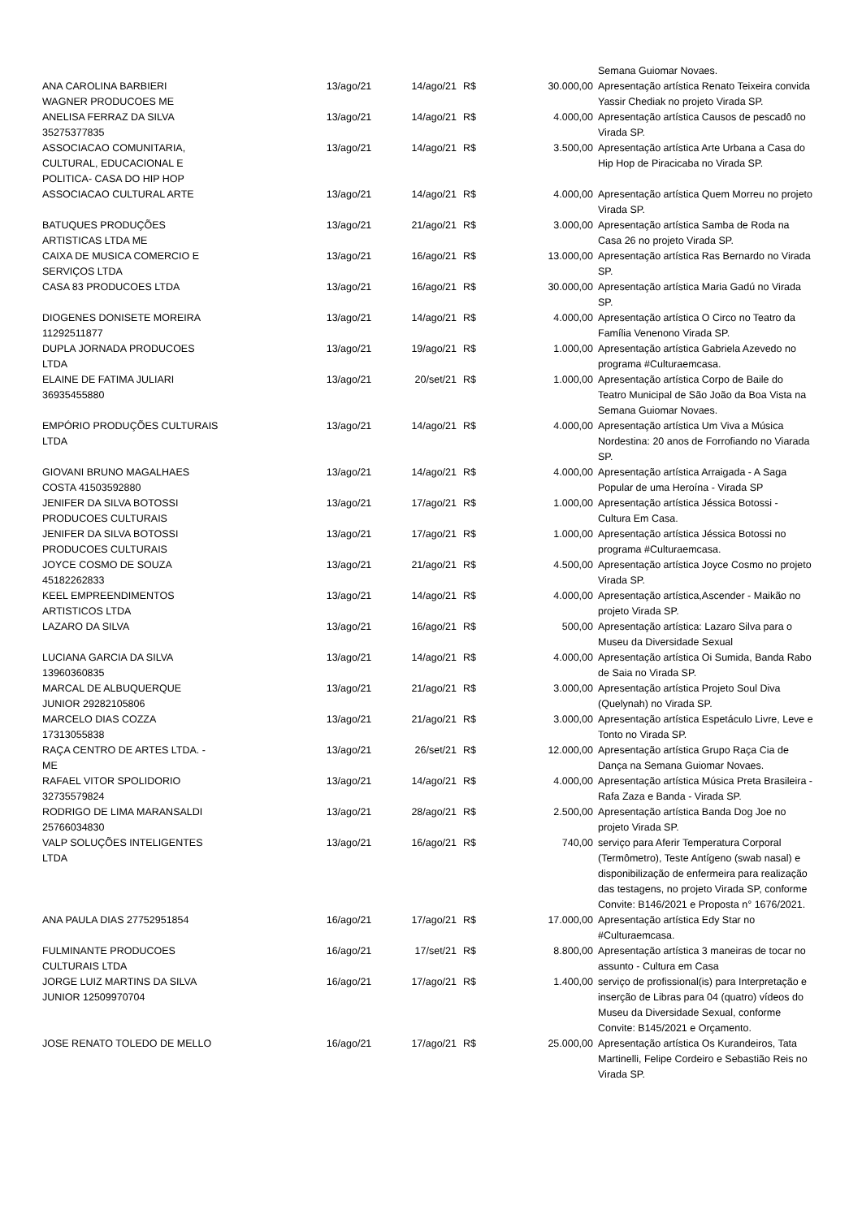| | | | | | Semana Guiomar Novaes. |
| ANA CAROLINA BARBIERI WAGNER PRODUCOES ME | 13/ago/21 | 14/ago/21 | R$ | 30.000,00 | Apresentação artística Renato Teixeira convida Yassir Chediak no projeto Virada SP. |
| ANELISA FERRAZ DA SILVA 35275377835 | 13/ago/21 | 14/ago/21 | R$ | 4.000,00 | Apresentação artística Causos de pescadô no Virada SP. |
| ASSOCIACAO COMUNITARIA, CULTURAL, EDUCACIONAL E POLITICA- CASA DO HIP HOP | 13/ago/21 | 14/ago/21 | R$ | 3.500,00 | Apresentação artística Arte Urbana a Casa do Hip Hop de Piracicaba no Virada SP. |
| ASSOCIACAO CULTURAL ARTE | 13/ago/21 | 14/ago/21 | R$ | 4.000,00 | Apresentação artística Quem Morreu no projeto Virada SP. |
| BATUQUES PRODUÇÕES ARTISTICAS LTDA ME | 13/ago/21 | 21/ago/21 | R$ | 3.000,00 | Apresentação artística Samba de Roda na Casa 26 no projeto Virada SP. |
| CAIXA DE MUSICA COMERCIO E SERVIÇOS LTDA | 13/ago/21 | 16/ago/21 | R$ | 13.000,00 | Apresentação artística Ras Bernardo no Virada SP. |
| CASA 83 PRODUCOES LTDA | 13/ago/21 | 16/ago/21 | R$ | 30.000,00 | Apresentação artística Maria Gadú no Virada SP. |
| DIOGENES DONISETE MOREIRA 11292511877 | 13/ago/21 | 14/ago/21 | R$ | 4.000,00 | Apresentação artística O Circo no Teatro da Família Venenono Virada SP. |
| DUPLA JORNADA PRODUCOES LTDA | 13/ago/21 | 19/ago/21 | R$ | 1.000,00 | Apresentação artística Gabriela Azevedo no programa #Culturaemcasa. |
| ELAINE DE FATIMA JULIARI 36935455880 | 13/ago/21 | 20/set/21 | R$ | 1.000,00 | Apresentação artística Corpo de Baile do Teatro Municipal de São João da Boa Vista na Semana Guiomar Novaes. |
| EMPÓRIO PRODUÇÕES CULTURAIS LTDA | 13/ago/21 | 14/ago/21 | R$ | 4.000,00 | Apresentação artística Um Viva a Música Nordestina: 20 anos de Forrofiando no Viarada SP. |
| GIOVANI BRUNO MAGALHAES COSTA 41503592880 | 13/ago/21 | 14/ago/21 | R$ | 4.000,00 | Apresentação artística Arraigada - A Saga Popular de uma Heroína - Virada SP |
| JENIFER DA SILVA BOTOSSI PRODUCOES CULTURAIS | 13/ago/21 | 17/ago/21 | R$ | 1.000,00 | Apresentação artística Jéssica Botossi - Cultura Em Casa. |
| JENIFER DA SILVA BOTOSSI PRODUCOES CULTURAIS | 13/ago/21 | 17/ago/21 | R$ | 1.000,00 | Apresentação artística Jéssica Botossi no programa #Culturaemcasa. |
| JOYCE COSMO DE SOUZA 45182262833 | 13/ago/21 | 21/ago/21 | R$ | 4.500,00 | Apresentação artística Joyce Cosmo no projeto Virada SP. |
| KEEL EMPREENDIMENTOS ARTISTICOS LTDA | 13/ago/21 | 14/ago/21 | R$ | 4.000,00 | Apresentação artística,Ascender - Maikão no projeto Virada SP. |
| LAZARO DA SILVA | 13/ago/21 | 16/ago/21 | R$ | 500,00 | Apresentação artística: Lazaro Silva para o Museu da Diversidade Sexual |
| LUCIANA GARCIA DA SILVA 13960360835 | 13/ago/21 | 14/ago/21 | R$ | 4.000,00 | Apresentação artística Oi Sumida, Banda Rabo de Saia no Virada SP. |
| MARCAL DE ALBUQUERQUE JUNIOR 29282105806 | 13/ago/21 | 21/ago/21 | R$ | 3.000,00 | Apresentação artística Projeto Soul Diva (Quelynah) no Virada SP. |
| MARCELO DIAS COZZA 17313055838 | 13/ago/21 | 21/ago/21 | R$ | 3.000,00 | Apresentação artística Espetáculo Livre, Leve e Tonto no Virada SP. |
| RAÇA CENTRO DE ARTES LTDA. - ME | 13/ago/21 | 26/set/21 | R$ | 12.000,00 | Apresentação artística Grupo Raça Cia de Dança na Semana Guiomar Novaes. |
| RAFAEL VITOR SPOLIDORIO 32735579824 | 13/ago/21 | 14/ago/21 | R$ | 4.000,00 | Apresentação artística Música Preta Brasileira - Rafa Zaza e Banda - Virada SP. |
| RODRIGO DE LIMA MARANSALDI 25766034830 | 13/ago/21 | 28/ago/21 | R$ | 2.500,00 | Apresentação artística Banda Dog Joe no projeto Virada SP. |
| VALP SOLUÇÕES INTELIGENTES LTDA | 13/ago/21 | 16/ago/21 | R$ | 740,00 | serviço para Aferir Temperatura Corporal (Termômetro), Teste Antígeno (swab nasal) e disponibilização de enfermeira para realização das testagens, no projeto Virada SP, conforme Convite: B146/2021 e Proposta n° 1676/2021. |
| ANA PAULA DIAS 27752951854 | 16/ago/21 | 17/ago/21 | R$ | 17.000,00 | Apresentação artística Edy Star no #Culturaemcasa. |
| FULMINANTE PRODUCOES CULTURAIS LTDA | 16/ago/21 | 17/set/21 | R$ | 8.800,00 | Apresentação artística 3 maneiras de tocar no assunto - Cultura em Casa |
| JORGE LUIZ MARTINS DA SILVA JUNIOR 12509970704 | 16/ago/21 | 17/ago/21 | R$ | 1.400,00 | serviço de profissional(is) para Interpretação e inserção de Libras para 04 (quatro) vídeos do Museu da Diversidade Sexual, conforme Convite: B145/2021 e Orçamento. |
| JOSE RENATO TOLEDO DE MELLO | 16/ago/21 | 17/ago/21 | R$ | 25.000,00 | Apresentação artística Os Kurandeiros, Tata Martinelli, Felipe Cordeiro e Sebastião Reis no Virada SP. |